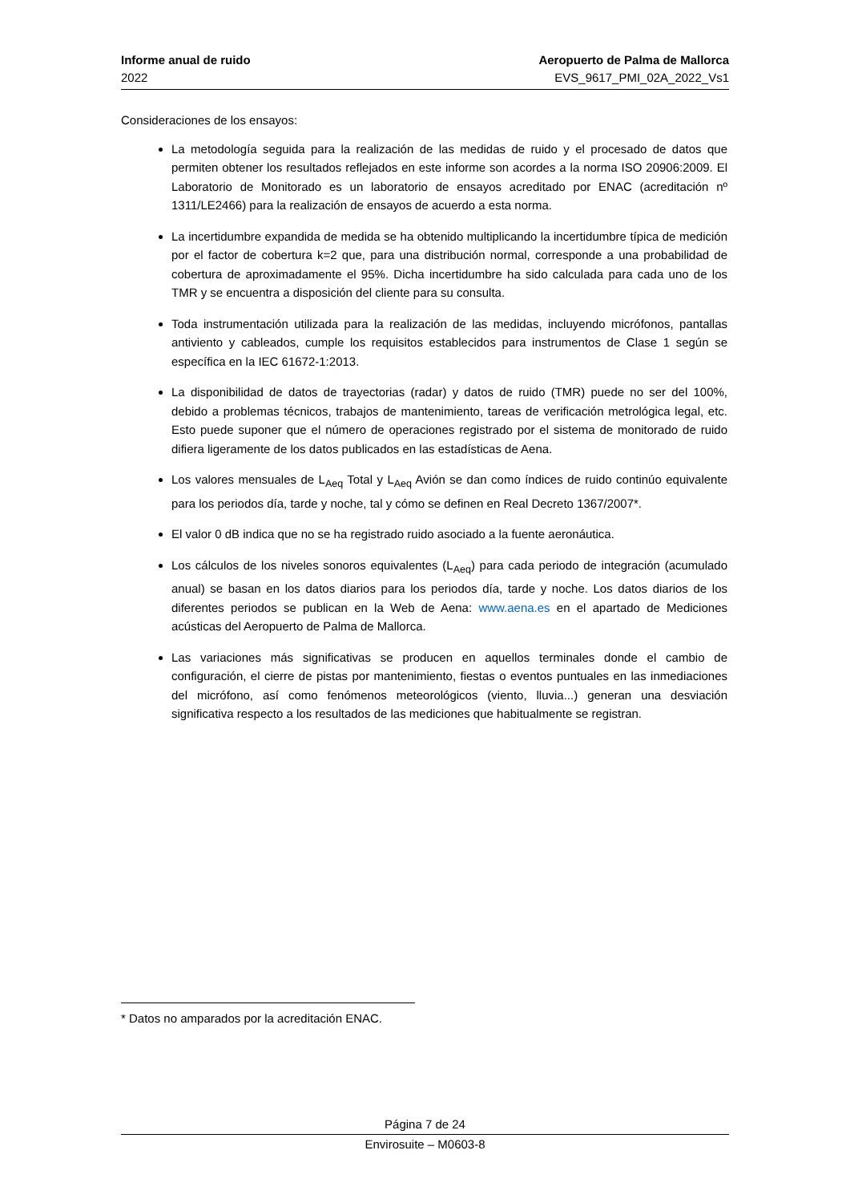Informe anual de ruido Aeropuerto de Palma de Mallorca
2022 EVS_9617_PMI_02A_2022_Vs1
Consideraciones de los ensayos:
La metodología seguida para la realización de las medidas de ruido y el procesado de datos que permiten obtener los resultados reflejados en este informe son acordes a la norma ISO 20906:2009. El Laboratorio de Monitorado es un laboratorio de ensayos acreditado por ENAC (acreditación nº 1311/LE2466) para la realización de ensayos de acuerdo a esta norma.
La incertidumbre expandida de medida se ha obtenido multiplicando la incertidumbre típica de medición por el factor de cobertura k=2 que, para una distribución normal, corresponde a una probabilidad de cobertura de aproximadamente el 95%. Dicha incertidumbre ha sido calculada para cada uno de los TMR y se encuentra a disposición del cliente para su consulta.
Toda instrumentación utilizada para la realización de las medidas, incluyendo micrófonos, pantallas antiviento y cableados, cumple los requisitos establecidos para instrumentos de Clase 1 según se específica en la IEC 61672-1:2013.
La disponibilidad de datos de trayectorias (radar) y datos de ruido (TMR) puede no ser del 100%, debido a problemas técnicos, trabajos de mantenimiento, tareas de verificación metrológica legal, etc. Esto puede suponer que el número de operaciones registrado por el sistema de monitorado de ruido difiera ligeramente de los datos publicados en las estadísticas de Aena.
Los valores mensuales de L<sub>Aeq</sub> Total y L<sub>Aeq</sub> Avión se dan como índices de ruido continúo equivalente para los periodos día, tarde y noche, tal y cómo se definen en Real Decreto 1367/2007*.
El valor 0 dB indica que no se ha registrado ruido asociado a la fuente aeronáutica.
Los cálculos de los niveles sonoros equivalentes (L<sub>Aeq</sub>) para cada periodo de integración (acumulado anual) se basan en los datos diarios para los periodos día, tarde y noche. Los datos diarios de los diferentes periodos se publican en la Web de Aena: www.aena.es en el apartado de Mediciones acústicas del Aeropuerto de Palma de Mallorca.
Las variaciones más significativas se producen en aquellos terminales donde el cambio de configuración, el cierre de pistas por mantenimiento, fiestas o eventos puntuales en las inmediaciones del micrófono, así como fenómenos meteorológicos (viento, lluvia...) generan una desviación significativa respecto a los resultados de las mediciones que habitualmente se registran.
* Datos no amparados por la acreditación ENAC.
Página 7 de 24
Envirosuite – M0603-8